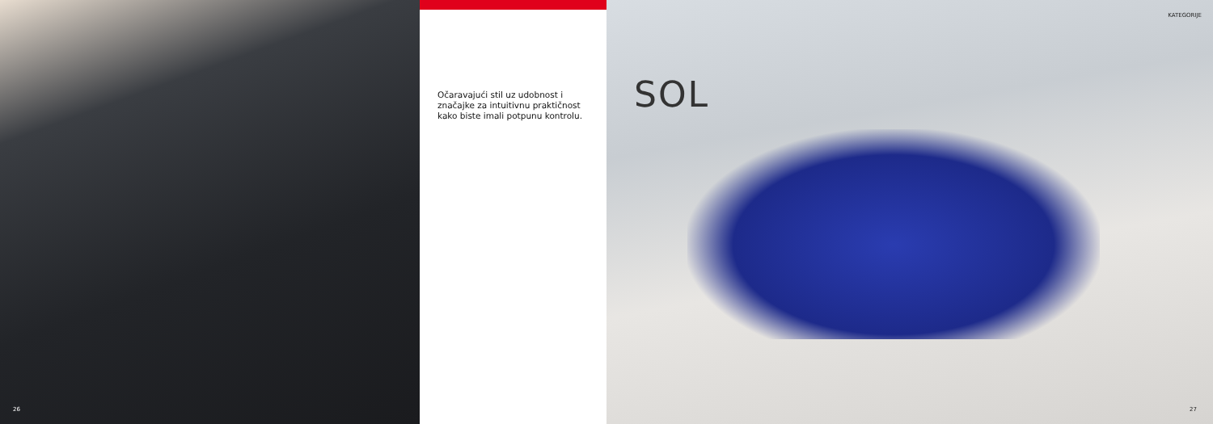26
Očaravajući stil uz udobnost i značajke za intuitivnu praktičnost kako biste imali potpunu kontrolu.
KATEGORIJE
SOL
27